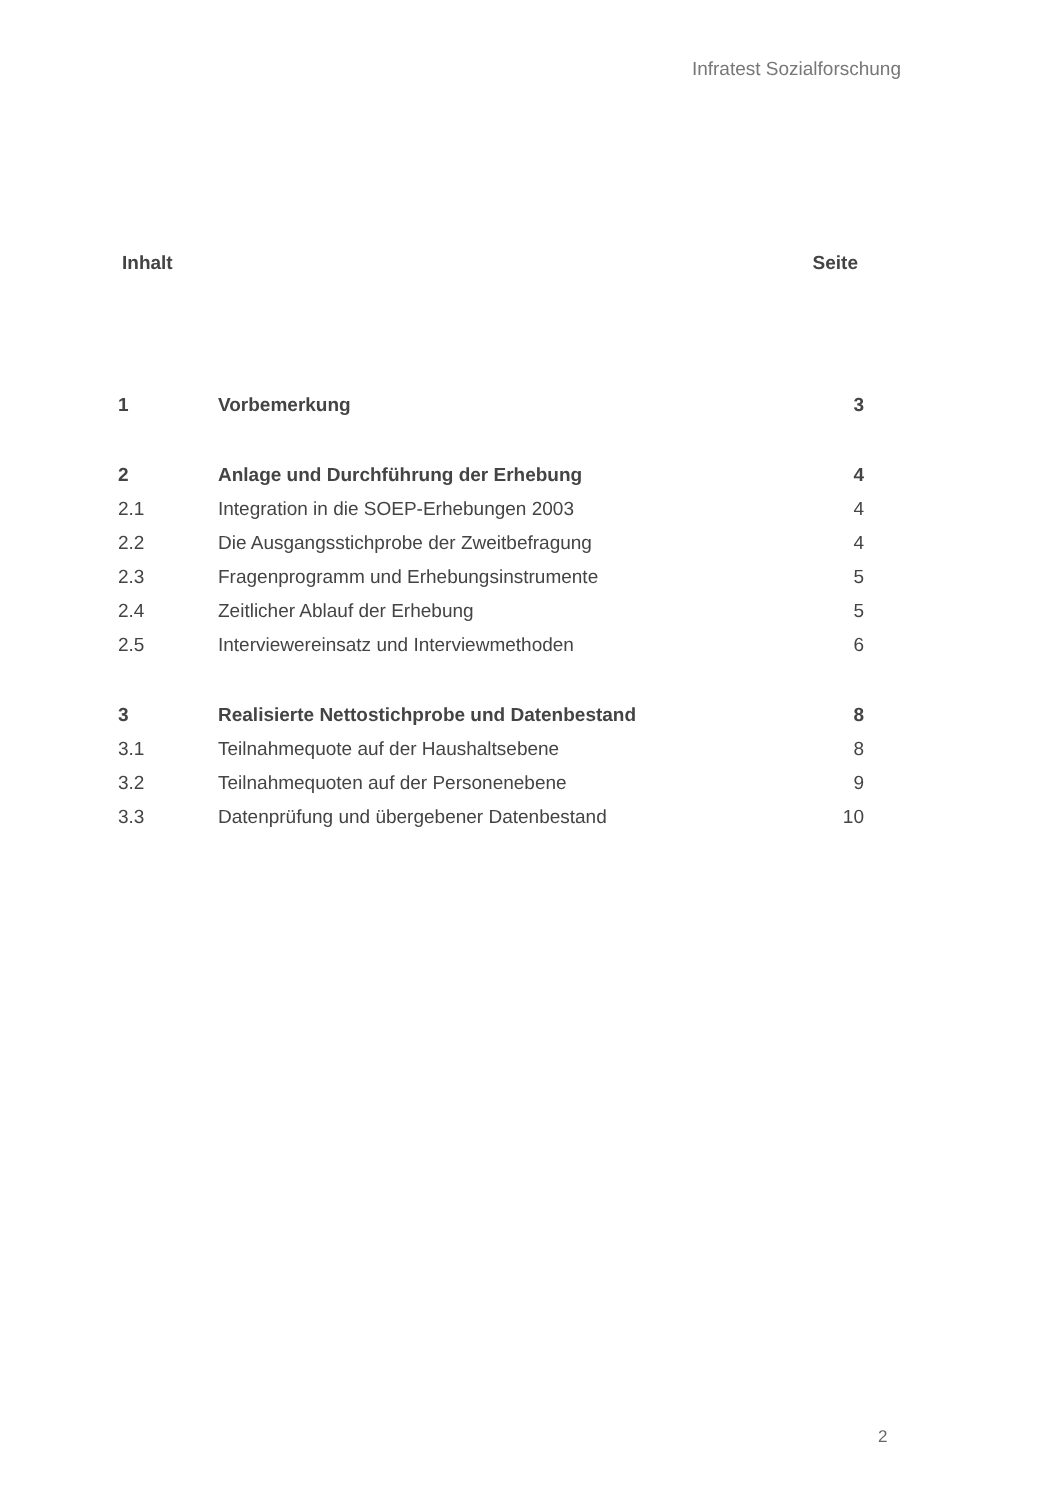Infratest Sozialforschung
Inhalt Seite
| 1 | Vorbemerkung | 3 |
| 2 | Anlage und Durchführung der Erhebung | 4 |
| 2.1 | Integration in die SOEP-Erhebungen 2003 | 4 |
| 2.2 | Die Ausgangsstichprobe der Zweitbefragung | 4 |
| 2.3 | Fragenprogramm und Erhebungsinstrumente | 5 |
| 2.4 | Zeitlicher Ablauf der Erhebung | 5 |
| 2.5 | Interviewereinsatz und Interviewmethoden | 6 |
| 3 | Realisierte Nettostichprobe und Datenbestand | 8 |
| 3.1 | Teilnahmequote auf der Haushaltsebene | 8 |
| 3.2 | Teilnahmequoten auf der Personenebene | 9 |
| 3.3 | Datenprüfung und übergebener Datenbestand | 10 |
2